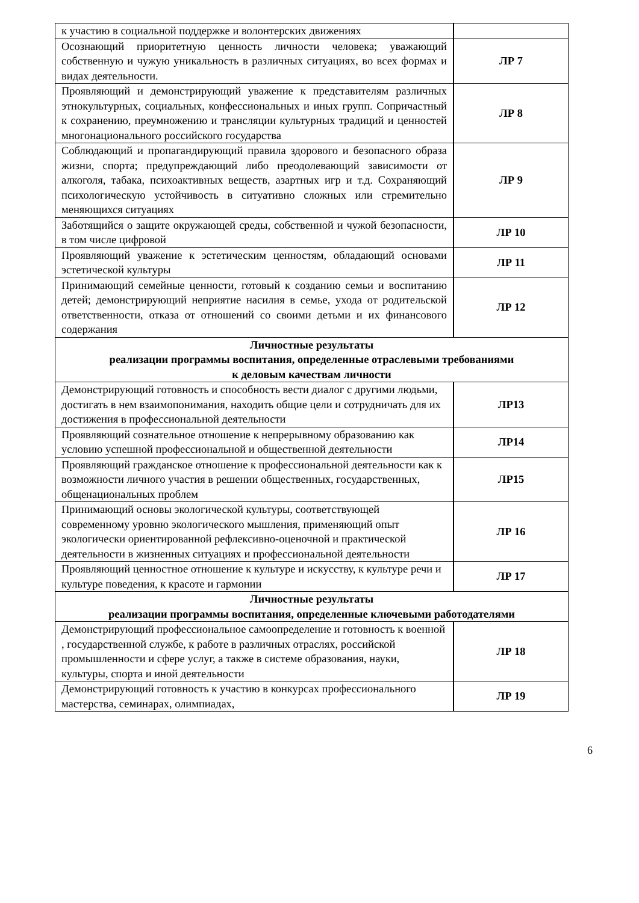| к участию в социальной поддержке и волонтерских движениях | |
| Осознающий приоритетную ценность личности человека; уважающий собственную и чужую уникальность в различных ситуациях, во всех формах и видах деятельности. | ЛР 7 |
| Проявляющий и демонстрирующий уважение к представителям различных этнокультурных, социальных, конфессиональных и иных групп. Сопричастный к сохранению, преумножению и трансляции культурных традиций и ценностей многонационального российского государства | ЛР 8 |
| Соблюдающий и пропагандирующий правила здорового и безопасного образа жизни, спорта; предупреждающий либо преодолевающий зависимости от алкоголя, табака, психоактивных веществ, азартных игр и т.д. Сохраняющий психологическую устойчивость в ситуативно сложных или стремительно меняющихся ситуациях | ЛР 9 |
| Заботящийся о защите окружающей среды, собственной и чужой безопасности, в том числе цифровой | ЛР 10 |
| Проявляющий уважение к эстетическим ценностям, обладающий основами эстетической культуры | ЛР 11 |
| Принимающий семейные ценности, готовый к созданию семьи и воспитанию детей; демонстрирующий неприятие насилия в семье, ухода от родительской ответственности, отказа от отношений со своими детьми и их финансового содержания | ЛР 12 |
| Личностные результаты реализации программы воспитания, определенные отраслевыми требованиями к деловым качествам личности | |
| Демонстрирующий готовность и способность вести диалог с другими людьми, достигать в нем взаимопонимания, находить общие цели и сотрудничать для их достижения в профессиональной деятельности | ЛР13 |
| Проявляющий сознательное отношение к непрерывному образованию как условию успешной профессиональной и общественной деятельности | ЛР14 |
| Проявляющий гражданское отношение к профессиональной деятельности как к возможности личного участия в решении общественных, государственных, общенациональных проблем | ЛР15 |
| Принимающий основы экологической культуры, соответствующей современному уровню экологического мышления, применяющий опыт экологически ориентированной рефлексивно-оценочной и практической деятельности в жизненных ситуациях и профессиональной деятельности | ЛР 16 |
| Проявляющий ценностное отношение к культуре и искусству, к культуре речи и культуре поведения, к красоте и гармонии | ЛР 17 |
| Личностные результаты реализации программы воспитания, определенные ключевыми работодателями | |
| Демонстрирующий профессиональное самоопределение и готовность к военной , государственной службе, к работе в различных отраслях, российской промышленности и сфере услуг, а также в системе образования, науки, культуры, спорта и иной деятельности | ЛР 18 |
| Демонстрирующий готовность к участию в конкурсах профессионального мастерства, семинарах, олимпиадах, | ЛР 19 |
6